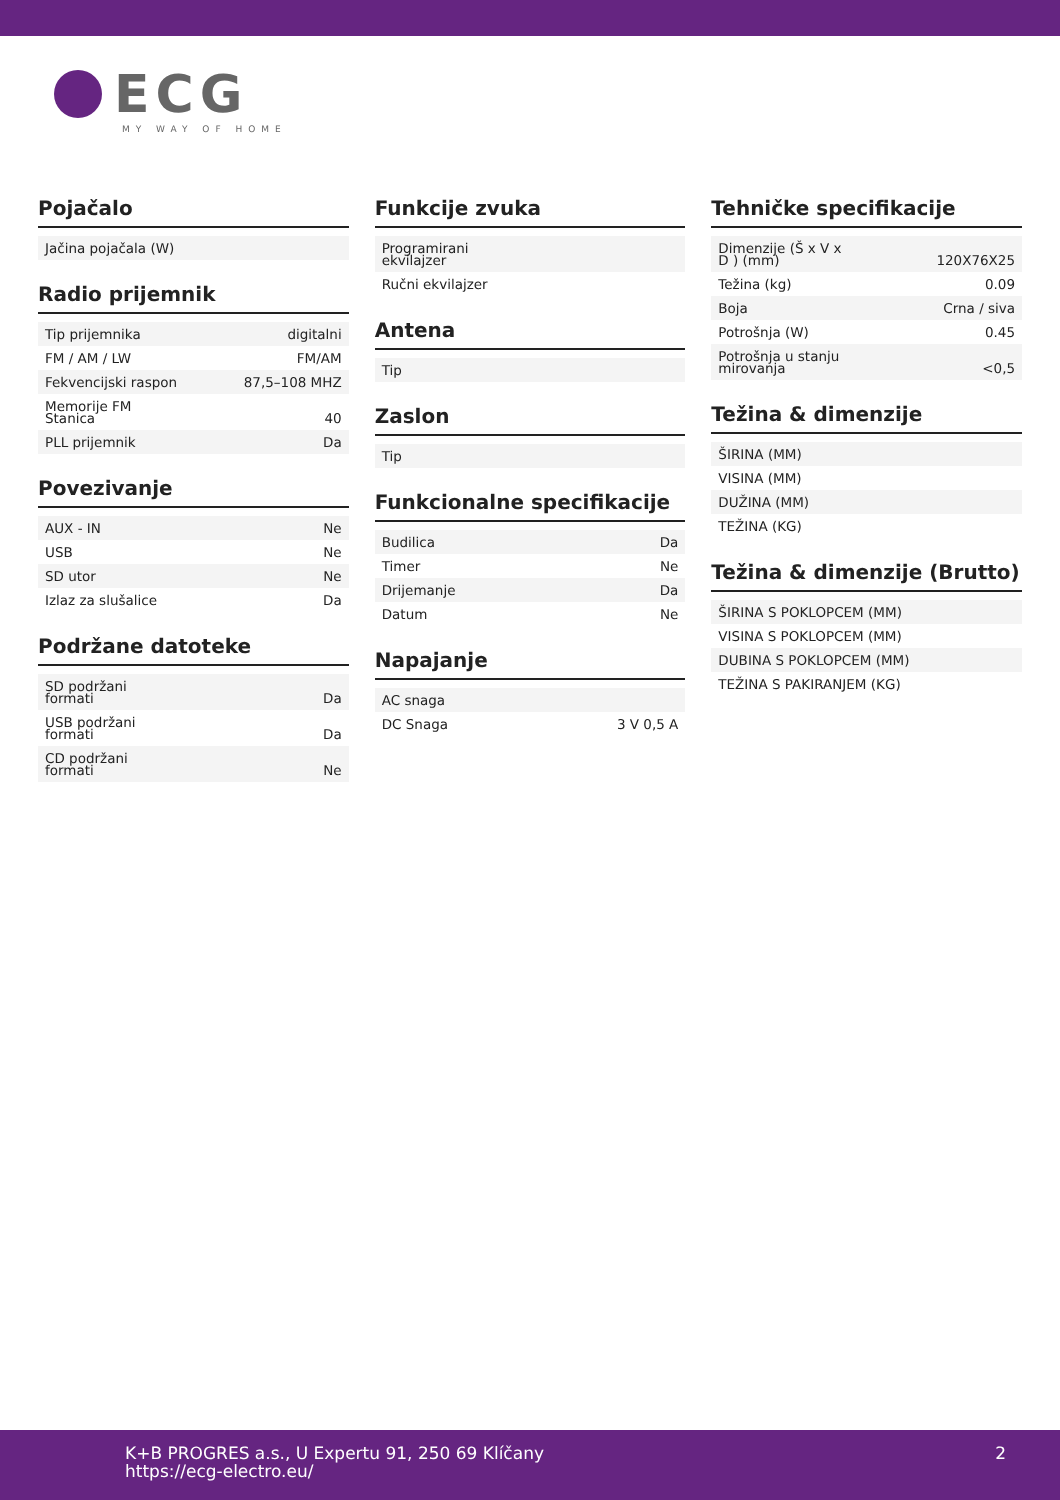ECG
MY WAY OF HOME
Pojačalo
| Jačina pojačala (W) | |
Radio prijemnik
| Tip prijemnika | digitalni |
| FM / AM / LW | FM/AM |
| Fekvencijski raspon | 87,5–108 MHZ |
| Memorije FM Stanica | 40 |
| PLL prijemnik | Da |
Povezivanje
| AUX - IN | Ne |
| USB | Ne |
| SD utor | Ne |
| Izlaz za slušalice | Da |
Podržane datoteke
| SD podržani formati | Da |
| USB podržani formati | Da |
| CD podržani formati | Ne |
Funkcije zvuka
| Programirani ekvilajzer | |
| Ručni ekvilajzer | |
Antena
| Tip | |
Zaslon
| Tip | |
Funkcionalne specifikacije
| Budilica | Da |
| Timer | Ne |
| Drijemanje | Da |
| Datum | Ne |
Napajanje
| AC snaga | |
| DC Snaga | 3 V 0,5 A |
Tehničke specifikacije
| Dimenzije (Š x V x D ) (mm) | 120X76X25 |
| Težina (kg) | 0.09 |
| Boja | Crna / siva |
| Potrošnja (W) | 0.45 |
| Potrošnja u stanju mirovanja | <0,5 |
Težina & dimenzije
| ŠIRINA (MM) |
| VISINA (MM) |
| DUŽINA (MM) |
| TEŽINA (KG) |
Težina & dimenzije (Brutto)
| ŠIRINA S POKLOPCEM (MM) |
| VISINA S POKLOPCEM (MM) |
| DUBINA S POKLOPCEM (MM) |
| TEŽINA S PAKIRANJEM (KG) |
K+B PROGRES a.s., U Expertu 91, 250 69 Klíčany
https://ecg-electro.eu/
2